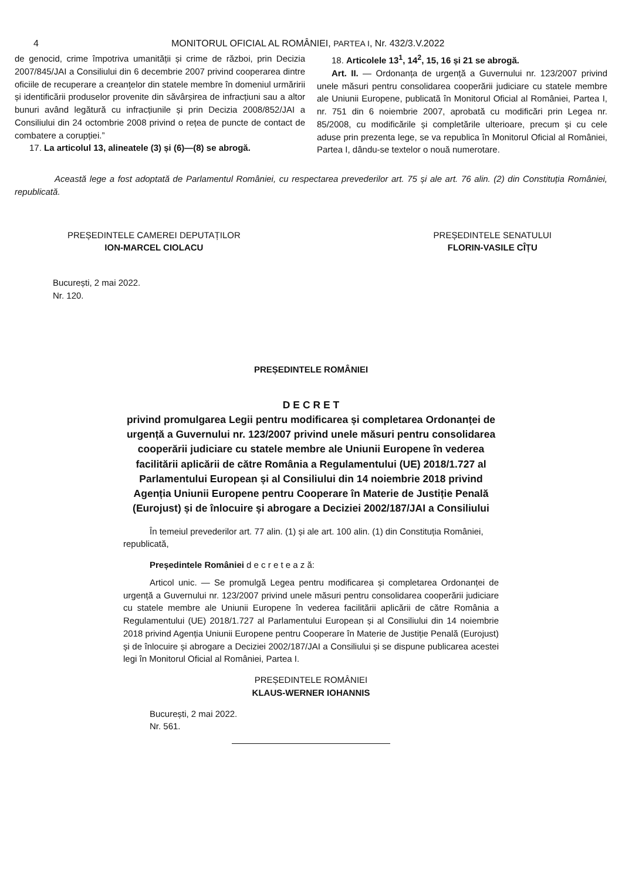4 MONITORUL OFICIAL AL ROMÂNIEI, PARTEA I, Nr. 432/3.V.2022
de genocid, crime împotriva umanității și crime de război, prin Decizia 2007/845/JAI a Consiliului din 6 decembrie 2007 privind cooperarea dintre oficiile de recuperare a creanțelor din statele membre în domeniul urmăririi și identificării produselor provenite din săvârșirea de infracțiuni sau a altor bunuri având legătură cu infracțiunile și prin Decizia 2008/852/JAI a Consiliului din 24 octombrie 2008 privind o rețea de puncte de contact de combatere a corupției.”
17. La articolul 13, alineatele (3) și (6)—(8) se abrogă.
18. Articolele 13<sup>1</sup>, 14<sup>2</sup>, 15, 16 și 21 se abrogă.
Art. II. — Ordonanța de urgență a Guvernului nr. 123/2007 privind unele măsuri pentru consolidarea cooperării judiciare cu statele membre ale Uniunii Europene, publicată în Monitorul Oficial al României, Partea I, nr. 751 din 6 noiembrie 2007, aprobată cu modificări prin Legea nr. 85/2008, cu modificările și completările ulterioare, precum și cu cele aduse prin prezenta lege, se va republica în Monitorul Oficial al României, Partea I, dându-se textelor o nouă numerotare.
Această lege a fost adoptată de Parlamentul României, cu respectarea prevederilor art. 75 și ale art. 76 alin. (2) din Constituția României, republicată.
PREȘEDINTELE CAMEREI DEPUTAȚILOR
ION-MARCEL CIOLACU
PREȘEDINTELE SENATULUI
FLORIN-VASILE CÎȚU
București, 2 mai 2022.
Nr. 120.
PREȘEDINTELE ROMÂNIEI
D E C R E T
privind promulgarea Legii pentru modificarea și completarea Ordonanței de urgență a Guvernului nr. 123/2007 privind unele măsuri pentru consolidarea cooperării judiciare cu statele membre ale Uniunii Europene în vederea facilitării aplicării de către România a Regulamentului (UE) 2018/1.727 al Parlamentului European și al Consiliului din 14 noiembrie 2018 privind Agenția Uniunii Europene pentru Cooperare în Materie de Justiție Penală (Eurojust) și de înlocuire și abrogare a Deciziei 2002/187/JAI a Consiliului
În temeiul prevederilor art. 77 alin. (1) și ale art. 100 alin. (1) din Constituția României, republicată,
Președintele României d e c r e t e a z ă:
Articol unic. — Se promulgă Legea pentru modificarea și completarea Ordonanței de urgență a Guvernului nr. 123/2007 privind unele măsuri pentru consolidarea cooperării judiciare cu statele membre ale Uniunii Europene în vederea facilitării aplicării de către România a Regulamentului (UE) 2018/1.727 al Parlamentului European și al Consiliului din 14 noiembrie 2018 privind Agenția Uniunii Europene pentru Cooperare în Materie de Justiție Penală (Eurojust) și de înlocuire și abrogare a Deciziei 2002/187/JAI a Consiliului și se dispune publicarea acestei legi în Monitorul Oficial al României, Partea I.
PREȘEDINTELE ROMÂNIEI
KLAUS-WERNER IOHANNIS
București, 2 mai 2022.
Nr. 561.